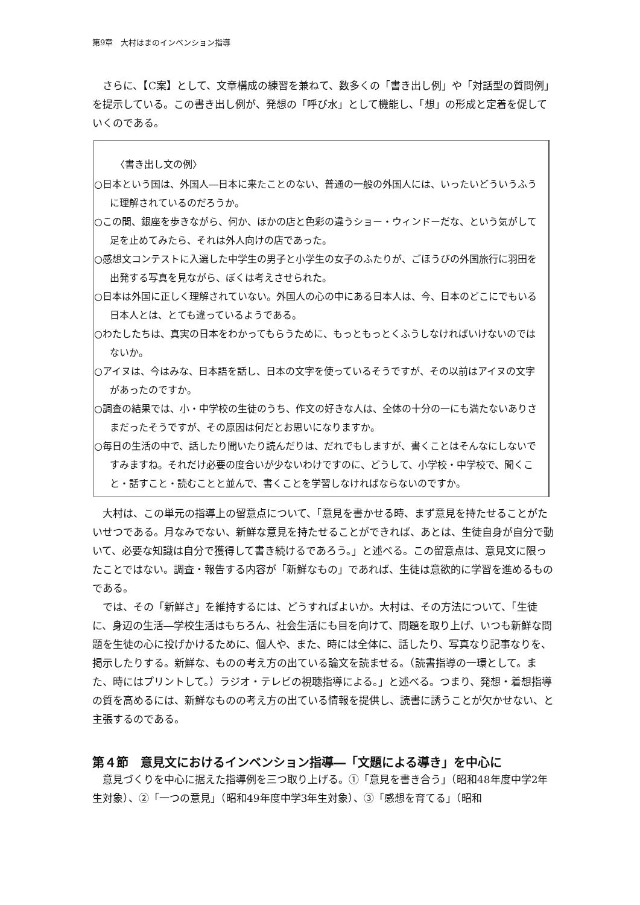第9章　大村はまのインベンション指導
さらに、【C案】として、文章構成の練習を兼ねて、数多くの「書き出し例」や「対話型の質問例」を提示している。この書き出し例が、発想の「呼び水」として機能し、「想」の形成と定着を促していくのである。
〈書き出し文の例〉
○日本という国は、外国人―日本に来たことのない、普通の一般の外国人には、いったいどういうふうに理解されているのだろうか。
○この間、銀座を歩きながら、何か、ほかの店と色彩の違うショー・ウィンドーだな、という気がして足を止めてみたら、それは外人向けの店であった。
○感想文コンテストに入選した中学生の男子と小学生の女子のふたりが、ごほうびの外国旅行に羽田を出発する写真を見ながら、ぼくは考えさせられた。
○日本は外国に正しく理解されていない。外国人の心の中にある日本人は、今、日本のどこにでもいる日本人とは、とても違っているようである。
○わたしたちは、真実の日本をわかってもらうために、もっともっとくふうしなければいけないのではないか。
○アイヌは、今はみな、日本語を話し、日本の文字を使っているそうですが、その以前はアイヌの文字があったのですか。
○調査の結果では、小・中学校の生徒のうち、作文の好きな人は、全体の十分の一にも満たないありさまだったそうですが、その原因は何だとお思いになりますか。
○毎日の生活の中で、話したり聞いたり読んだりは、だれでもしますが、書くことはそんなにしないですみますね。それだけ必要の度合いが少ないわけですのに、どうして、小学校・中学校で、聞くこと・話すこと・読むことと並んで、書くことを学習しなければならないのですか。
大村は、この単元の指導上の留意点について、「意見を書かせる時、まず意見を持たせることがたいせつである。月なみでない、新鮮な意見を持たせることができれば、あとは、生徒自身が自分で動いて、必要な知識は自分で獲得して書き続けるであろう。」と述べる。この留意点は、意見文に限ったことではない。調査・報告する内容が「新鮮なもの」であれば、生徒は意欲的に学習を進めるものである。
では、その「新鮮さ」を維持するには、どうすればよいか。大村は、その方法について、「生徒に、身辺の生活―学校生活はもちろん、社会生活にも目を向けて、問題を取り上げ、いつも新鮮な問題を生徒の心に投げかけるために、個人や、また、時には全体に、話したり、写真なり記事なりを、掲示したりする。新鮮な、ものの考え方の出ている論文を読ませる。（読書指導の一環として。また、時にはプリントして。）ラジオ・テレビの視聴指導による。」と述べる。つまり、発想・着想指導の質を高めるには、新鮮なものの考え方の出ている情報を提供し、読書に誘うことが欠かせない、と主張するのである。
第４節　意見文におけるインベンション指導―「文題による導き」を中心に
意見づくりを中心に据えた指導例を三つ取り上げる。①「意見を書き合う」（昭和48年度中学2年生対象）、②「一つの意見」（昭和49年度中学3年生対象）、③「感想を育てる」（昭和